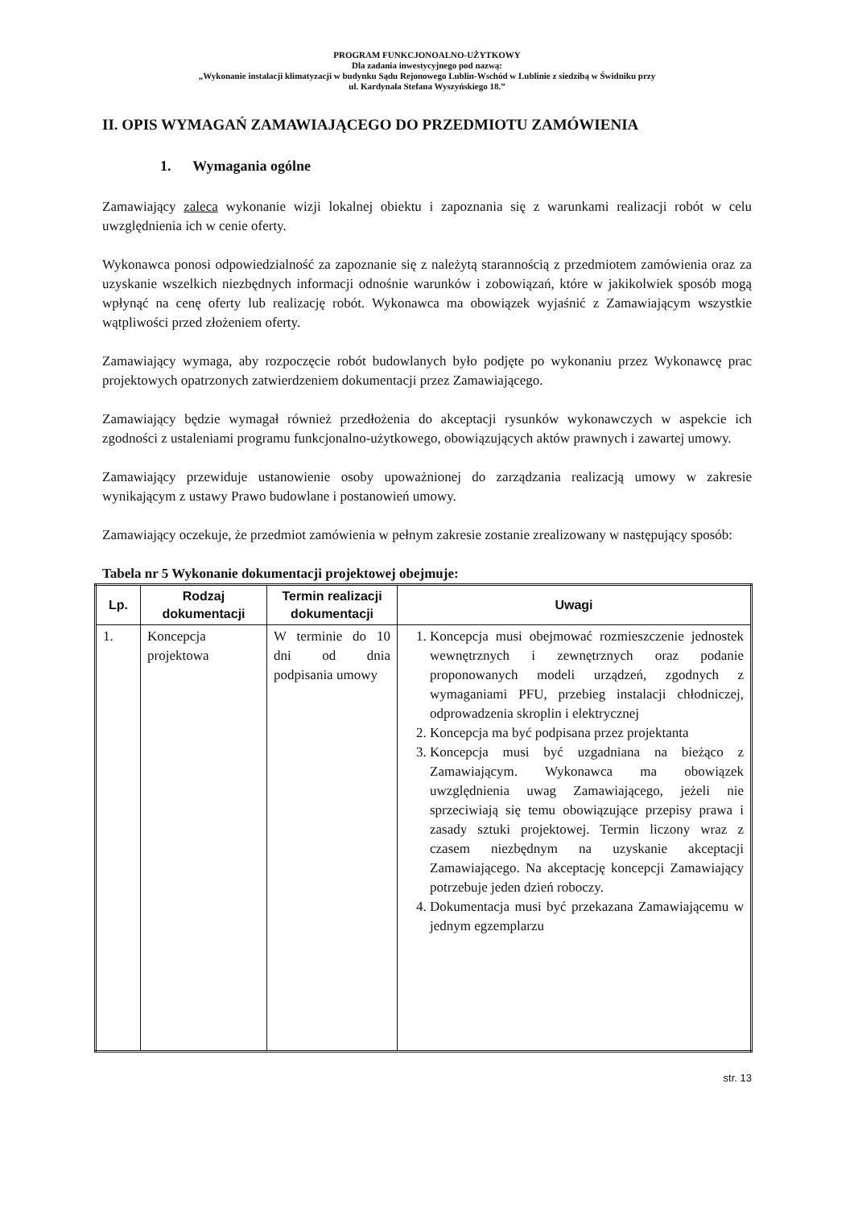PROGRAM FUNKCJONOALNO-UŻYTKOWY
Dla zadania inwestycyjnego pod nazwą:
„Wykonanie instalacji klimatyzacji w budynku Sądu Rejonowego Lublin-Wschód w Lublinie z siedzibą w Świdniku przy
ul. Kardynała Stefana Wyszyńskiego 18.”
II. OPIS WYMAGAŃ ZAMAWIAJĄCEGO DO PRZEDMIOTU ZAMÓWIENIA
1. Wymagania ogólne
Zamawiający zaleca wykonanie wizji lokalnej obiektu i zapoznania się z warunkami realizacji robót w celu uwzględnienia ich w cenie oferty.
Wykonawca ponosi odpowiedzialność za zapoznanie się z należytą starannością z przedmiotem zamówienia oraz za uzyskanie wszelkich niezbędnych informacji odnośnie warunków i zobowiązań, które w jakikolwiek sposób mogą wpłynąć na cenę oferty lub realizację robót. Wykonawca ma obowiązek wyjaśnić z Zamawiającym wszystkie wątpliwości przed złożeniem oferty.
Zamawiający wymaga, aby rozpoczęcie robót budowlanych było podjęte po wykonaniu przez Wykonawcę prac projektowych opatrzonych zatwierdzeniem dokumentacji przez Zamawiającego.
Zamawiający będzie wymagał również przedłożenia do akceptacji rysunków wykonawczych w aspekcie ich zgodności z ustaleniami programu funkcjonalno-użytkowego, obowiązujących aktów prawnych i zawartej umowy.
Zamawiający przewiduje ustanowienie osoby upoważnionej do zarządzania realizacją umowy w zakresie wynikającym z ustawy Prawo budowlane i postanowień umowy.
Zamawiający oczekuje, że przedmiot zamówienia w pełnym zakresie zostanie zrealizowany w następujący sposób:
Tabela nr 5 Wykonanie dokumentacji projektowej obejmuje:
| Lp. | Rodzaj dokumentacji | Termin realizacji dokumentacji | Uwagi |
| --- | --- | --- | --- |
| 1. | Koncepcja projektowa | W terminie do 10 dni od dnia podpisania umowy | 1. Koncepcja musi obejmować rozmieszczenie jednostek wewnętrznych i zewnętrznych oraz podanie proponowanych modeli urządzeń, zgodnych z wymaganiami PFU, przebieg instalacji chłodniczej, odprowadzenia skroplin i elektrycznej 2. Koncepcja ma być podpisana przez projektanta 3. Koncepcja musi być uzgadniana na bieżąco z Zamawiającym. Wykonawca ma obowiązek uwzględnienia uwag Zamawiającego, jeżeli nie sprzeciwiają się temu obowiązujące przepisy prawa i zasady sztuki projektowej. Termin liczony wraz z czasem niezbędnym na uzyskanie akceptacji Zamawiającego. Na akceptację koncepcji Zamawiający potrzebuje jeden dzień roboczy. 4. Dokumentacja musi być przekazana Zamawiającemu w jednym egzemplarzu |
str. 13